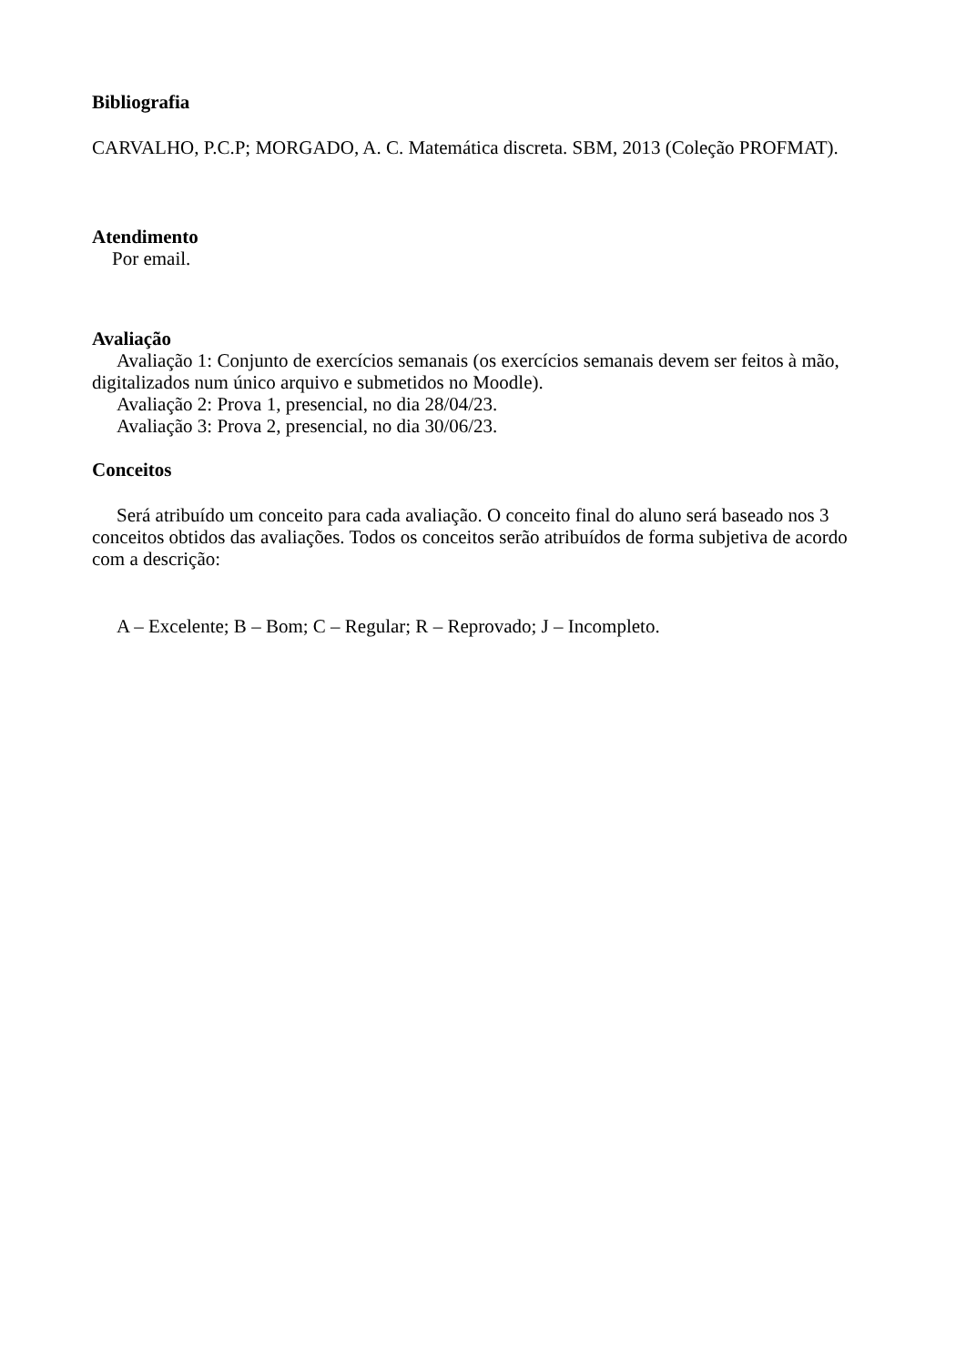Bibliografia
CARVALHO, P.C.P; MORGADO, A. C. Matemática discreta. SBM, 2013 (Coleção PROFMAT).
Atendimento
Por email.
Avaliação
Avaliação 1: Conjunto de exercícios semanais (os exercícios semanais devem ser feitos à mão, digitalizados num único arquivo e submetidos no Moodle).
Avaliação 2: Prova 1, presencial, no dia 28/04/23.
Avaliação 3: Prova 2, presencial, no dia 30/06/23.
Conceitos
Será atribuído um conceito para cada avaliação. O conceito final do aluno será baseado nos 3 conceitos obtidos das avaliações. Todos os conceitos serão atribuídos de forma subjetiva de acordo com a descrição:
A – Excelente; B – Bom; C – Regular; R – Reprovado; J – Incompleto.